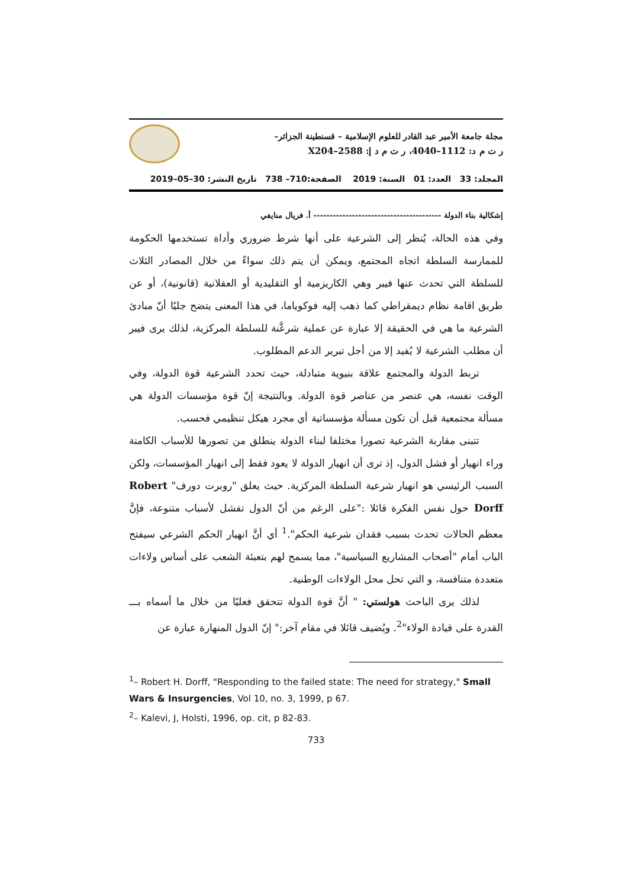مجلة جامعة الأمير عبد القادر للعلوم الإسلامية – قسنطينة الجزائر–
ر ت م د: 1112–4040، ر ت م د إ: 2588–X204
المجلد: 33 العدد: 01 السنة: 2019 الصفحة:710– 738 تاريخ النشر: 30–05–2019
إشكالية بناء الدولة ---------------------------------------- أ. فريال منايفي
وفي هذه الحالة، يُنظر إلى الشرعية على أنها شرط ضروري وأداة تستخدمها الحكومة للممارسة السلطة اتجاه المجتمع، ويمكن أن يتم ذلك سواءً من خلال المصادر الثلاث للسلطة التي تحدث عنها فيبر وهي الكاريزمية أو التقليدية أو العقلانية (قانونية)، أو عن طريق اقامة نظام ديمقراطي كما ذهب إليه فوكوياما، في هذا المعنى يتضح جليًا أنّ مبادئ الشرعية ما هي في الحقيقة إلا عبارة عن عملية شرعَّنة للسلطة المركزية، لذلك يرى فيبر أن مطلب الشرعية لا يُفيد إلا من أجل تبرير الدعم المطلوب.
تربط الدولة والمجتمع علاقة بنيوية متبادلة، حيث تحدد الشرعية قوة الدولة، وفي الوقت نفسه، هي عنصر من عناصر قوة الدولة. وبالنتيجة إنّ قوة مؤسسات الدولة هي مسألة مجتمعية قبل أن تكون مسألة مؤسساتية أي مجرد هيكل تنظيمي فحسب.
تتبنى مقاربة الشرعية تصورا مختلفا لبناء الدولة ينطلق من تصورها للأسباب الكامنة وراء انهيار أو فشل الدول، إذ ترى أن انهيار الدولة لا يعود فقط إلى انهيار المؤسسات، ولكن السبب الرئيسي هو انهيار شرعية السلطة المركزية. حيث يعلق "روبرت دورف" Robert Dorff حول نفس الفكرة قائلا :"على الرغم من أنّ الدول تفشل لأسباب متنوعة، فإنَّ معظم الحالات تحدث بسبب فقدان شرعية الحكم".<sup>1</sup> أي أنَّ انهيار الحكم الشرعي سيفتح الباب أمام "أصحاب المشاريع السياسية"، مما يسمح لهم بتعبئة الشعب على أساس ولاءات متعددة متنافسة، و التي تحل محل الولاءات الوطنية.
لذلك يرى الباحث هولستي: " أنَّ قوة الدولة تتحقق فعليًا من خلال ما أسماه بـــ القدرة على قيادة الولاء"<sup>2</sup>. ويُضيف قائلا في مقام آخر:" إنّ الدول المنهارة عبارة عن
<sup>1</sup>– Robert H. Dorff, "Responding to the failed state: The need for strategy," Small Wars & Insurgencies, Vol 10, no. 3, 1999, p 67.
<sup>2</sup>– Kalevi, J, Holsti, 1996, op. cit, p 82-83.
733